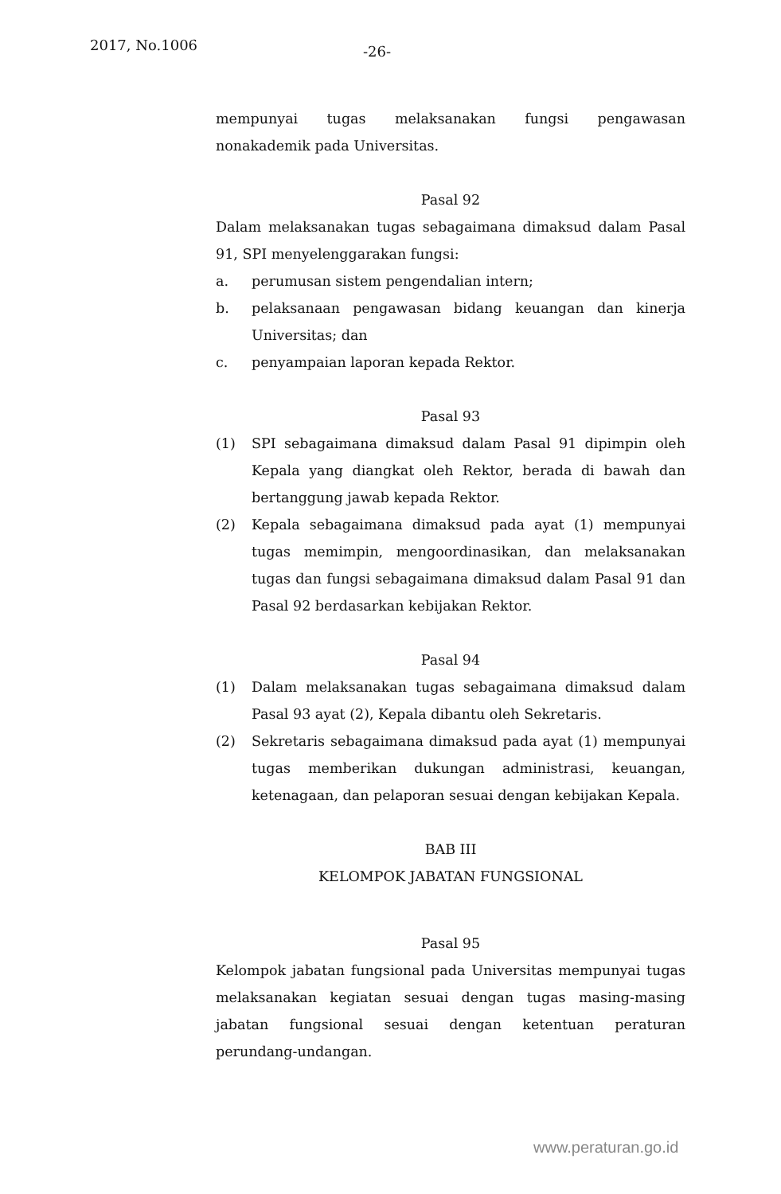2017, No.1006 -26-
mempunyai tugas melaksanakan fungsi pengawasan nonakademik pada Universitas.
Pasal 92
Dalam melaksanakan tugas sebagaimana dimaksud dalam Pasal 91, SPI menyelenggarakan fungsi:
a. perumusan sistem pengendalian intern;
b. pelaksanaan pengawasan bidang keuangan dan kinerja Universitas; dan
c. penyampaian laporan kepada Rektor.
Pasal 93
(1) SPI sebagaimana dimaksud dalam Pasal 91 dipimpin oleh Kepala yang diangkat oleh Rektor, berada di bawah dan bertanggung jawab kepada Rektor.
(2) Kepala sebagaimana dimaksud pada ayat (1) mempunyai tugas memimpin, mengoordinasikan, dan melaksanakan tugas dan fungsi sebagaimana dimaksud dalam Pasal 91 dan Pasal 92 berdasarkan kebijakan Rektor.
Pasal 94
(1) Dalam melaksanakan tugas sebagaimana dimaksud dalam Pasal 93 ayat (2), Kepala dibantu oleh Sekretaris.
(2) Sekretaris sebagaimana dimaksud pada ayat (1) mempunyai tugas memberikan dukungan administrasi, keuangan, ketenagaan, dan pelaporan sesuai dengan kebijakan Kepala.
BAB III
KELOMPOK JABATAN FUNGSIONAL
Pasal 95
Kelompok jabatan fungsional pada Universitas mempunyai tugas melaksanakan kegiatan sesuai dengan tugas masing-masing jabatan fungsional sesuai dengan ketentuan peraturan perundang-undangan.
www.peraturan.go.id